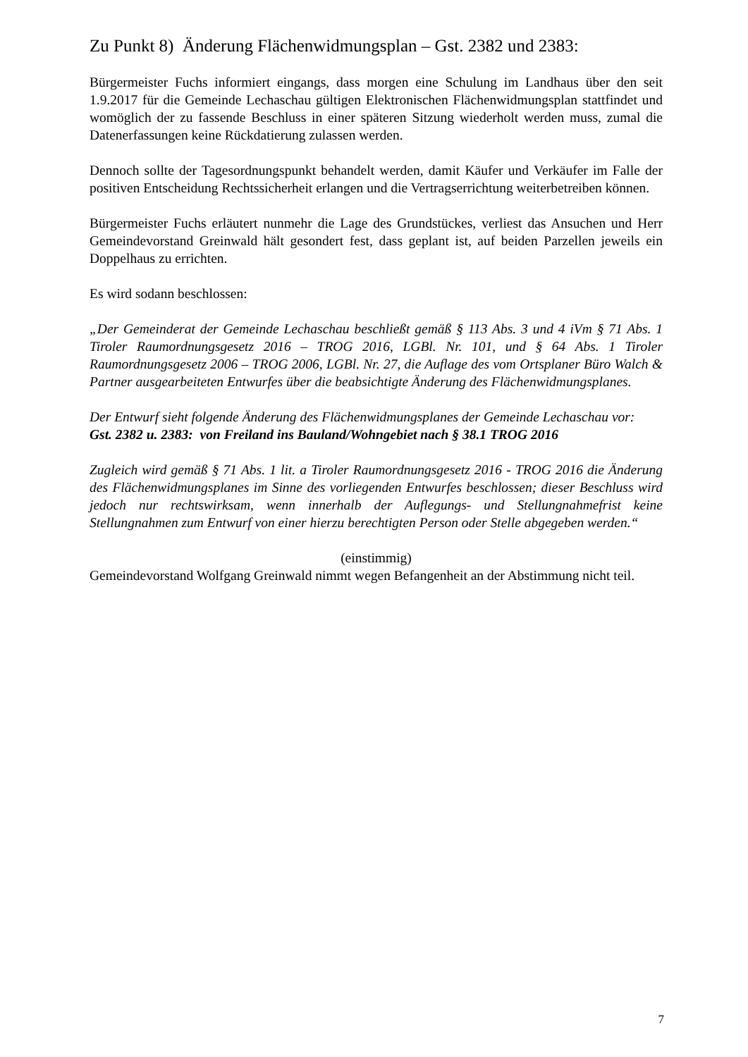Zu Punkt 8) Änderung Flächenwidmungsplan – Gst. 2382 und 2383:
Bürgermeister Fuchs informiert eingangs, dass morgen eine Schulung im Landhaus über den seit 1.9.2017 für die Gemeinde Lechaschau gültigen Elektronischen Flächenwidmungsplan stattfindet und womöglich der zu fassende Beschluss in einer späteren Sitzung wiederholt werden muss, zumal die Datenerfassungen keine Rückdatierung zulassen werden.
Dennoch sollte der Tagesordnungspunkt behandelt werden, damit Käufer und Verkäufer im Falle der positiven Entscheidung Rechtssicherheit erlangen und die Vertragserrichtung weiterbetreiben können.
Bürgermeister Fuchs erläutert nunmehr die Lage des Grundstückes, verliest das Ansuchen und Herr Gemeindevorstand Greinwald hält gesondert fest, dass geplant ist, auf beiden Parzellen jeweils ein Doppelhaus zu errichten.
Es wird sodann beschlossen:
„Der Gemeinderat der Gemeinde Lechaschau beschließt gemäß § 113 Abs. 3 und 4 iVm § 71 Abs. 1 Tiroler Raumordnungsgesetz 2016 – TROG 2016, LGBl. Nr. 101, und § 64 Abs. 1 Tiroler Raumordnungsgesetz 2006 – TROG 2006, LGBl. Nr. 27, die Auflage des vom Ortsplaner Büro Walch & Partner ausgearbeiteten Entwurfes über die beabsichtigte Änderung des Flächenwidmungsplanes.
Der Entwurf sieht folgende Änderung des Flächenwidmungsplanes der Gemeinde Lechaschau vor:
Gst. 2382 u. 2383: von Freiland ins Bauland/Wohngebiet nach § 38.1 TROG 2016
Zugleich wird gemäß § 71 Abs. 1 lit. a Tiroler Raumordnungsgesetz 2016 - TROG 2016 die Änderung des Flächenwidmungsplanes im Sinne des vorliegenden Entwurfes beschlossen; dieser Beschluss wird jedoch nur rechtswirksam, wenn innerhalb der Auflegungs- und Stellungnahmefrist keine Stellungnahmen zum Entwurf von einer hierzu berechtigten Person oder Stelle abgegeben werden.“
(einstimmig)
Gemeindevorstand Wolfgang Greinwald nimmt wegen Befangenheit an der Abstimmung nicht teil.
7